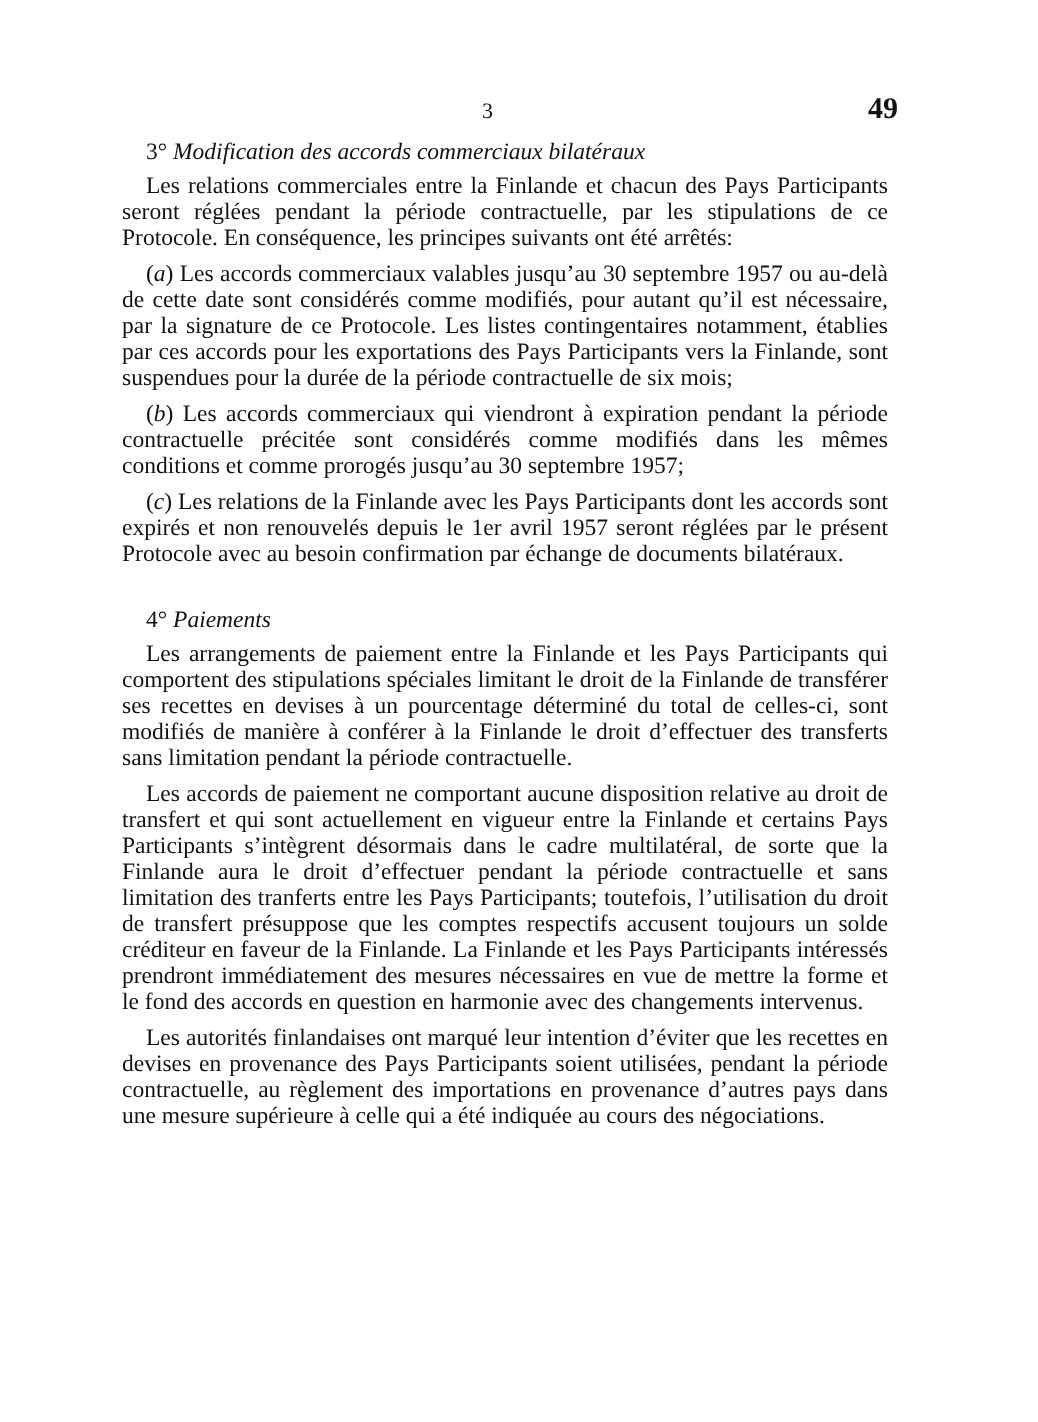3 49
3° Modification des accords commerciaux bilatéraux
Les relations commerciales entre la Finlande et chacun des Pays Participants seront réglées pendant la période contractuelle, par les stipulations de ce Protocole. En conséquence, les principes suivants ont été arrêtés:
(a) Les accords commerciaux valables jusqu’au 30 septembre 1957 ou au-delà de cette date sont considérés comme modifiés, pour autant qu’il est nécessaire, par la signature de ce Protocole. Les listes contingentaires notamment, établies par ces accords pour les exportations des Pays Participants vers la Finlande, sont suspendues pour la durée de la période contractuelle de six mois;
(b) Les accords commerciaux qui viendront à expiration pendant la période contractuelle précitée sont considérés comme modifiés dans les mêmes conditions et comme prorogés jusqu’au 30 septembre 1957;
(c) Les relations de la Finlande avec les Pays Participants dont les accords sont expirés et non renouvelés depuis le 1er avril 1957 seront réglées par le présent Protocole avec au besoin confirmation par échange de documents bilatéraux.
4° Paiements
Les arrangements de paiement entre la Finlande et les Pays Participants qui comportent des stipulations spéciales limitant le droit de la Finlande de transférer ses recettes en devises à un pourcentage déterminé du total de celles-ci, sont modifiés de manière à conférer à la Finlande le droit d’effectuer des transferts sans limitation pendant la période contractuelle.
Les accords de paiement ne comportant aucune disposition relative au droit de transfert et qui sont actuellement en vigueur entre la Finlande et certains Pays Participants s’intègrent désormais dans le cadre multilatéral, de sorte que la Finlande aura le droit d’effectuer pendant la période contractuelle et sans limitation des tranferts entre les Pays Participants; toutefois, l’utilisation du droit de transfert présuppose que les comptes respectifs accusent toujours un solde créditeur en faveur de la Finlande. La Finlande et les Pays Participants intéressés prendront immédiatement des mesures nécessaires en vue de mettre la forme et le fond des accords en question en harmonie avec des changements intervenus.
Les autorités finlandaises ont marqué leur intention d’éviter que les recettes en devises en provenance des Pays Participants soient utilisées, pendant la période contractuelle, au règlement des importations en provenance d’autres pays dans une mesure supérieure à celle qui a été indiquée au cours des négociations.